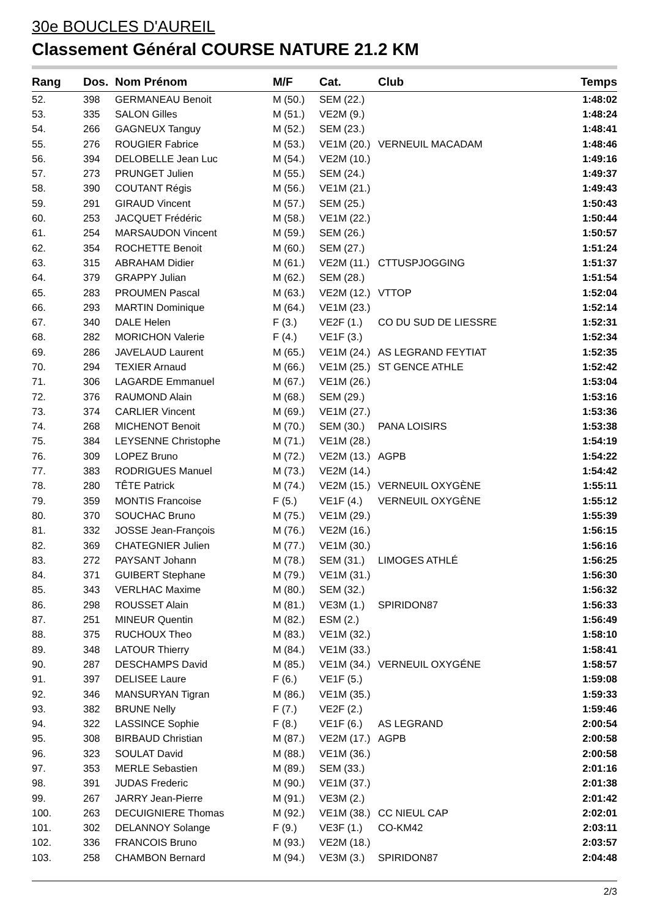30e BOUCLES D'AUREIL
Classement Général COURSE NATURE 21.2 KM
| Rang | Dos. | Nom Prénom | M/F | Cat. | Club | Temps |
| --- | --- | --- | --- | --- | --- | --- |
| 52. | 398 | GERMANEAU Benoit | M (50.) | SEM (22.) | | 1:48:02 |
| 53. | 335 | SALON Gilles | M (51.) | VE2M (9.) | | 1:48:24 |
| 54. | 266 | GAGNEUX Tanguy | M (52.) | SEM (23.) | | 1:48:41 |
| 55. | 276 | ROUGIER Fabrice | M (53.) | VE1M (20.) | VERNEUIL MACADAM | 1:48:46 |
| 56. | 394 | DELOBELLE Jean Luc | M (54.) | VE2M (10.) | | 1:49:16 |
| 57. | 273 | PRUNGET Julien | M (55.) | SEM (24.) | | 1:49:37 |
| 58. | 390 | COUTANT Régis | M (56.) | VE1M (21.) | | 1:49:43 |
| 59. | 291 | GIRAUD Vincent | M (57.) | SEM (25.) | | 1:50:43 |
| 60. | 253 | JACQUET Frédéric | M (58.) | VE1M (22.) | | 1:50:44 |
| 61. | 254 | MARSAUDON Vincent | M (59.) | SEM (26.) | | 1:50:57 |
| 62. | 354 | ROCHETTE Benoit | M (60.) | SEM (27.) | | 1:51:24 |
| 63. | 315 | ABRAHAM Didier | M (61.) | VE2M (11.) | CTTUSPJOGGING | 1:51:37 |
| 64. | 379 | GRAPPY Julian | M (62.) | SEM (28.) | | 1:51:54 |
| 65. | 283 | PROUMEN Pascal | M (63.) | VE2M (12.) | VTTOP | 1:52:04 |
| 66. | 293 | MARTIN Dominique | M (64.) | VE1M (23.) | | 1:52:14 |
| 67. | 340 | DALE Helen | F (3.) | VE2F (1.) | CO DU SUD DE LIESSRE | 1:52:31 |
| 68. | 282 | MORICHON Valerie | F (4.) | VE1F (3.) | | 1:52:34 |
| 69. | 286 | JAVELAUD Laurent | M (65.) | VE1M (24.) | AS LEGRAND FEYTIAT | 1:52:35 |
| 70. | 294 | TEXIER Arnaud | M (66.) | VE1M (25.) | ST GENCE ATHLE | 1:52:42 |
| 71. | 306 | LAGARDE Emmanuel | M (67.) | VE1M (26.) | | 1:53:04 |
| 72. | 376 | RAUMOND Alain | M (68.) | SEM (29.) | | 1:53:16 |
| 73. | 374 | CARLIER Vincent | M (69.) | VE1M (27.) | | 1:53:36 |
| 74. | 268 | MICHENOT Benoit | M (70.) | SEM (30.) | PANA LOISIRS | 1:53:38 |
| 75. | 384 | LEYSENNE Christophe | M (71.) | VE1M (28.) | | 1:54:19 |
| 76. | 309 | LOPEZ Bruno | M (72.) | VE2M (13.) | AGPB | 1:54:22 |
| 77. | 383 | RODRIGUES Manuel | M (73.) | VE2M (14.) | | 1:54:42 |
| 78. | 280 | TÊTE Patrick | M (74.) | VE2M (15.) | VERNEUIL OXYGÈNE | 1:55:11 |
| 79. | 359 | MONTIS Francoise | F (5.) | VE1F (4.) | VERNEUIL OXYGÈNE | 1:55:12 |
| 80. | 370 | SOUCHAC Bruno | M (75.) | VE1M (29.) | | 1:55:39 |
| 81. | 332 | JOSSE Jean-François | M (76.) | VE2M (16.) | | 1:56:15 |
| 82. | 369 | CHATEGNIER Julien | M (77.) | VE1M (30.) | | 1:56:16 |
| 83. | 272 | PAYSANT Johann | M (78.) | SEM (31.) | LIMOGES ATHLÉ | 1:56:25 |
| 84. | 371 | GUIBERT Stephane | M (79.) | VE1M (31.) | | 1:56:30 |
| 85. | 343 | VERLHAC Maxime | M (80.) | SEM (32.) | | 1:56:32 |
| 86. | 298 | ROUSSET Alain | M (81.) | VE3M (1.) | SPIRIDON87 | 1:56:33 |
| 87. | 251 | MINEUR Quentin | M (82.) | ESM (2.) | | 1:56:49 |
| 88. | 375 | RUCHOUX Theo | M (83.) | VE1M (32.) | | 1:58:10 |
| 89. | 348 | LATOUR Thierry | M (84.) | VE1M (33.) | | 1:58:41 |
| 90. | 287 | DESCHAMPS David | M (85.) | VE1M (34.) | VERNEUIL OXYGÉNE | 1:58:57 |
| 91. | 397 | DELISEE Laure | F (6.) | VE1F (5.) | | 1:59:08 |
| 92. | 346 | MANSURYAN Tigran | M (86.) | VE1M (35.) | | 1:59:33 |
| 93. | 382 | BRUNE Nelly | F (7.) | VE2F (2.) | | 1:59:46 |
| 94. | 322 | LASSINCE Sophie | F (8.) | VE1F (6.) | AS LEGRAND | 2:00:54 |
| 95. | 308 | BIRBAUD Christian | M (87.) | VE2M (17.) | AGPB | 2:00:58 |
| 96. | 323 | SOULAT David | M (88.) | VE1M (36.) | | 2:00:58 |
| 97. | 353 | MERLE Sebastien | M (89.) | SEM (33.) | | 2:01:16 |
| 98. | 391 | JUDAS Frederic | M (90.) | VE1M (37.) | | 2:01:38 |
| 99. | 267 | JARRY Jean-Pierre | M (91.) | VE3M (2.) | | 2:01:42 |
| 100. | 263 | DECUIGNIERE Thomas | M (92.) | VE1M (38.) | CC NIEUL CAP | 2:02:01 |
| 101. | 302 | DELANNOY Solange | F (9.) | VE3F (1.) | CO-KM42 | 2:03:11 |
| 102. | 336 | FRANCOIS Bruno | M (93.) | VE2M (18.) | | 2:03:57 |
| 103. | 258 | CHAMBON Bernard | M (94.) | VE3M (3.) | SPIRIDON87 | 2:04:48 |
2/3